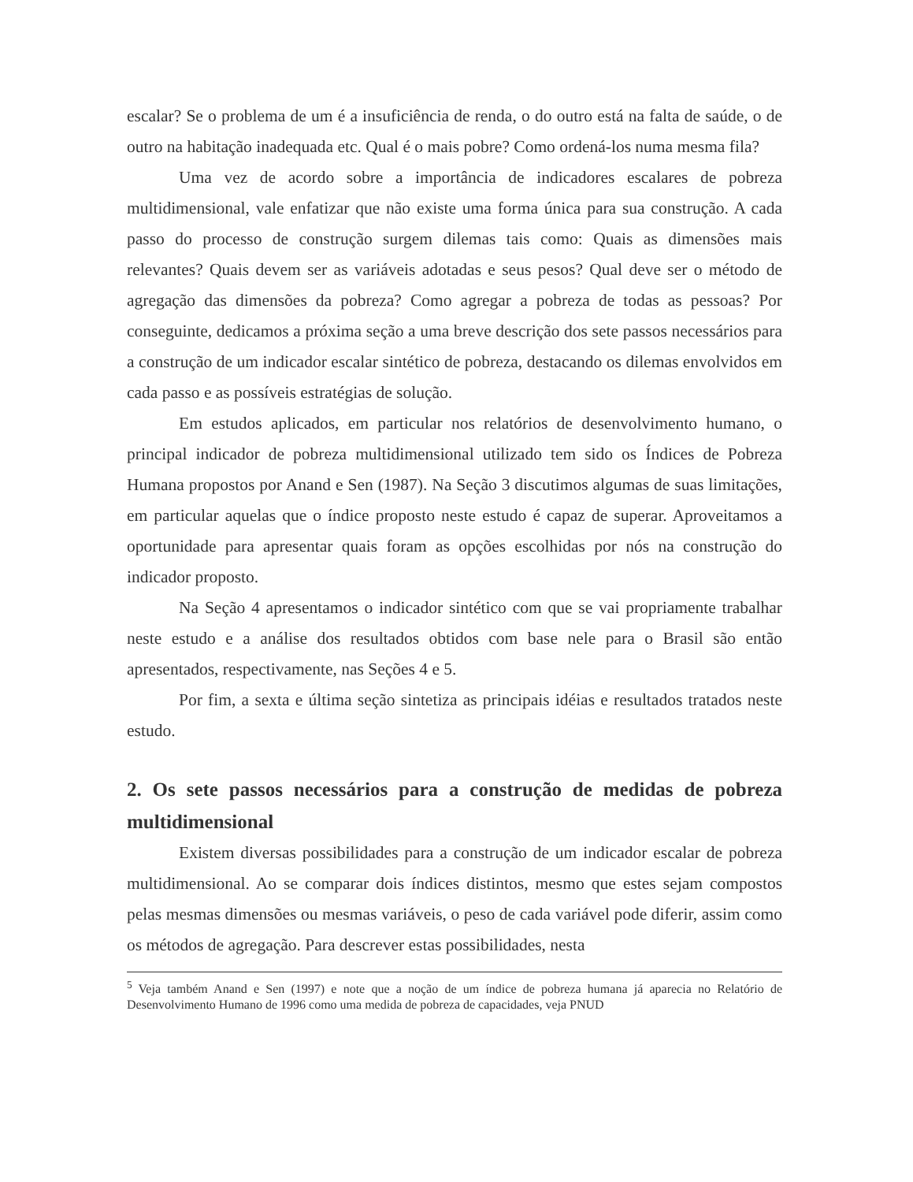escalar? Se o problema de um é a insuficiência de renda, o do outro está na falta de saúde, o de outro na habitação inadequada etc. Qual é o mais pobre? Como ordená-los numa mesma fila?
Uma vez de acordo sobre a importância de indicadores escalares de pobreza multidimensional, vale enfatizar que não existe uma forma única para sua construção. A cada passo do processo de construção surgem dilemas tais como: Quais as dimensões mais relevantes? Quais devem ser as variáveis adotadas e seus pesos? Qual deve ser o método de agregação das dimensões da pobreza? Como agregar a pobreza de todas as pessoas? Por conseguinte, dedicamos a próxima seção a uma breve descrição dos sete passos necessários para a construção de um indicador escalar sintético de pobreza, destacando os dilemas envolvidos em cada passo e as possíveis estratégias de solução.
Em estudos aplicados, em particular nos relatórios de desenvolvimento humano, o principal indicador de pobreza multidimensional utilizado tem sido os Índices de Pobreza Humana propostos por Anand e Sen (1987). Na Seção 3 discutimos algumas de suas limitações, em particular aquelas que o índice proposto neste estudo é capaz de superar. Aproveitamos a oportunidade para apresentar quais foram as opções escolhidas por nós na construção do indicador proposto.
Na Seção 4 apresentamos o indicador sintético com que se vai propriamente trabalhar neste estudo e a análise dos resultados obtidos com base nele para o Brasil são então apresentados, respectivamente, nas Seções 4 e 5.
Por fim, a sexta e última seção sintetiza as principais idéias e resultados tratados neste estudo.
2. Os sete passos necessários para a construção de medidas de pobreza multidimensional
Existem diversas possibilidades para a construção de um indicador escalar de pobreza multidimensional. Ao se comparar dois índices distintos, mesmo que estes sejam compostos pelas mesmas dimensões ou mesmas variáveis, o peso de cada variável pode diferir, assim como os métodos de agregação. Para descrever estas possibilidades, nesta
<sup>5</sup> Veja também Anand e Sen (1997) e note que a noção de um índice de pobreza humana já aparecia no Relatório de Desenvolvimento Humano de 1996 como uma medida de pobreza de capacidades, veja PNUD